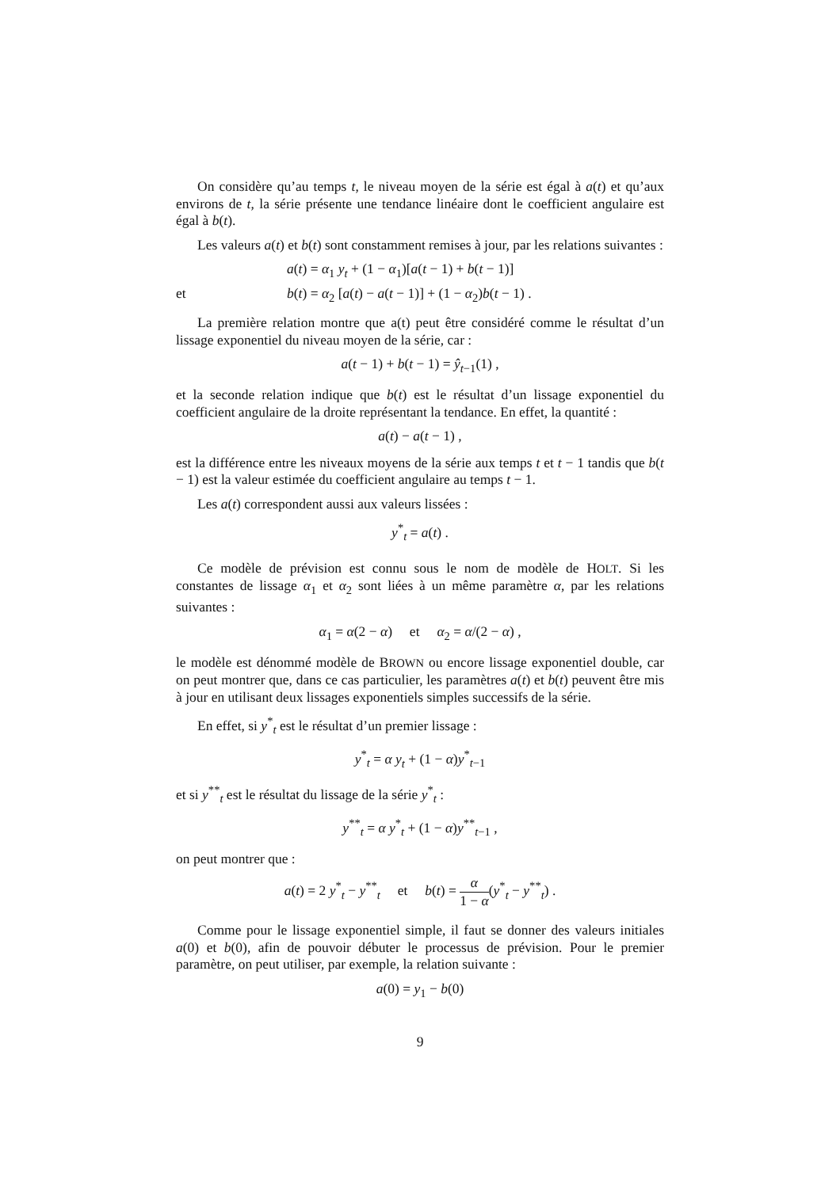On considère qu’au temps t, le niveau moyen de la série est égal à a(t) et qu’aux environs de t, la série présente une tendance linéaire dont le coefficient angulaire est égal à b(t).
Les valeurs a(t) et b(t) sont constamment remises à jour, par les relations suivantes :
a(t) = α<sub>1</sub> y<sub>t</sub> + (1 − α<sub>1</sub>)[a(t − 1) + b(t − 1)]
et b(t) = α<sub>2</sub> [a(t) − a(t − 1)] + (1 − α<sub>2</sub>)b(t − 1) .
La première relation montre que a(t) peut être considéré comme le résultat d’un lissage exponentiel du niveau moyen de la série, car :
a(t − 1) + b(t − 1) = ŷ<sub>t−1</sub>(1) ,
et la seconde relation indique que b(t) est le résultat d’un lissage exponentiel du coefficient angulaire de la droite représentant la tendance. En effet, la quantité :
a(t) − a(t − 1) ,
est la différence entre les niveaux moyens de la série aux temps t et t − 1 tandis que b(t − 1) est la valeur estimée du coefficient angulaire au temps t − 1.
Les a(t) correspondent aussi aux valeurs lissées :
y<sup>*</sup><sub>t</sub> = a(t) .
Ce modèle de prévision est connu sous le nom de modèle de HOLT. Si les constantes de lissage α<sub>1</sub> et α<sub>2</sub> sont liées à un même paramètre α, par les relations suivantes :
α<sub>1</sub> = α(2 − α) et α<sub>2</sub> = α/(2 − α) ,
le modèle est dénommé modèle de BROWN ou encore lissage exponentiel double, car on peut montrer que, dans ce cas particulier, les paramètres a(t) et b(t) peuvent être mis à jour en utilisant deux lissages exponentiels simples successifs de la série.
En effet, si y<sup>*</sup><sub>t</sub> est le résultat d’un premier lissage :
y<sup>*</sup><sub>t</sub> = α y<sub>t</sub> + (1 − α)y<sup>*</sup><sub>t−1</sub>
et si y<sup>**</sup><sub>t</sub> est le résultat du lissage de la série y<sup>*</sup><sub>t</sub> :
y<sup>**</sup><sub>t</sub> = α y<sup>*</sup><sub>t</sub> + (1 − α)y<sup>**</sup><sub>t−1</sub> ,
on peut montrer que :
a(t) = 2 y<sup>*</sup><sub>t</sub> − y<sup>**</sup><sub>t</sub> et b(t) = α 1 − α(y<sup>*</sup><sub>t</sub> − y<sup>**</sup><sub>t</sub>) .
Comme pour le lissage exponentiel simple, il faut se donner des valeurs initiales a(0) et b(0), afin de pouvoir débuter le processus de prévision. Pour le premier paramètre, on peut utiliser, par exemple, la relation suivante :
a(0) = y<sub>1</sub> − b(0)
9